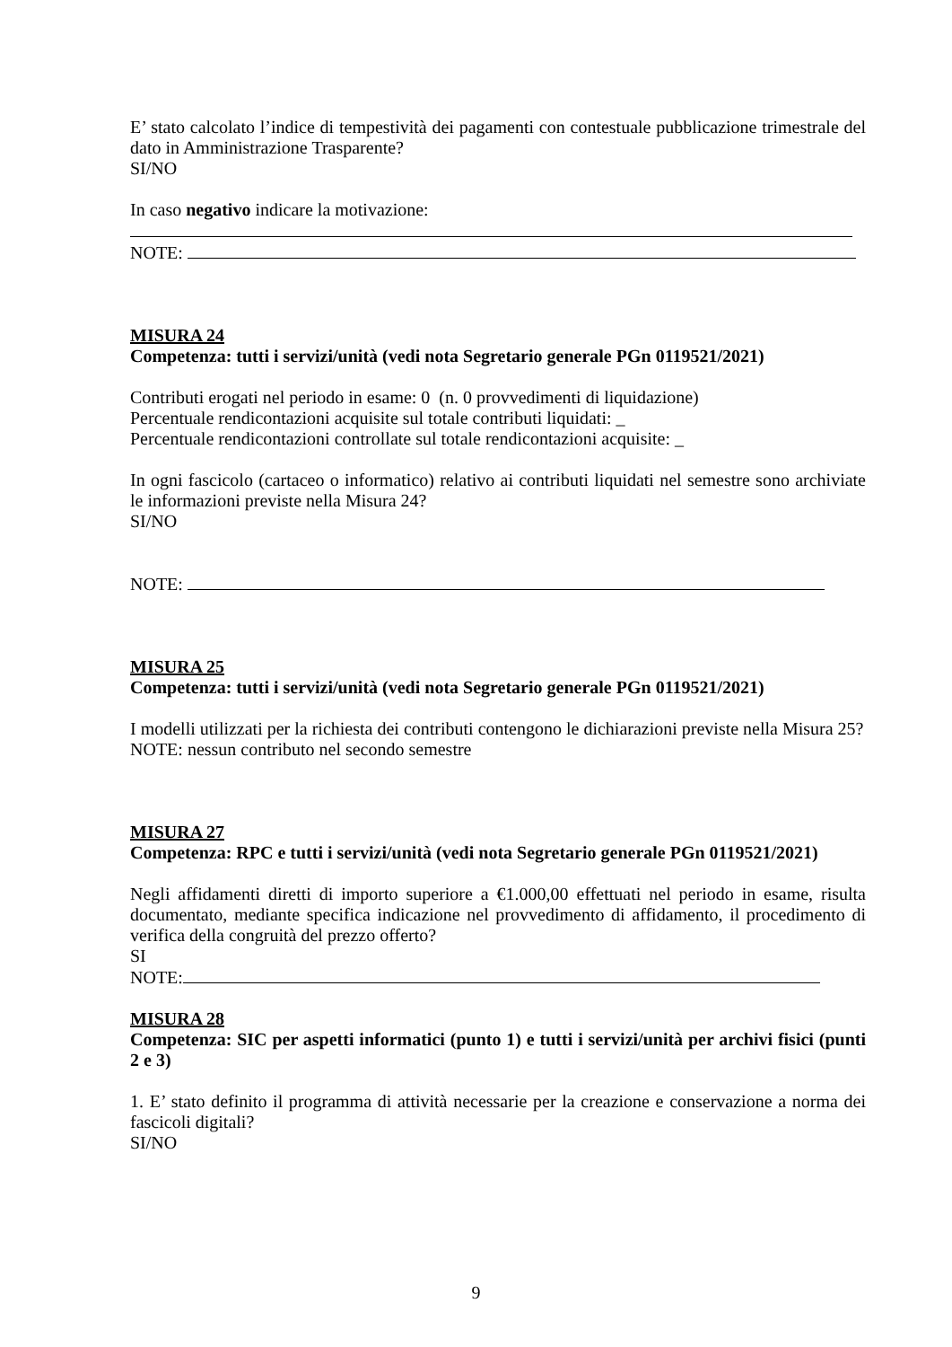E’ stato calcolato l’indice di tempestività dei pagamenti con contestuale pubblicazione trimestrale del dato in Amministrazione Trasparente?
SI/NO
In caso negativo indicare la motivazione:
NOTE:
MISURA 24
Competenza: tutti i servizi/unità (vedi nota Segretario generale PGn 0119521/2021)
Contributi erogati nel periodo in esame: 0 (n. 0 provvedimenti di liquidazione)
Percentuale rendicontazioni acquisite sul totale contributi liquidati: _
Percentuale rendicontazioni controllate sul totale rendicontazioni acquisite: _
In ogni fascicolo (cartaceo o informatico) relativo ai contributi liquidati nel semestre sono archiviate le informazioni previste nella Misura 24?
SI/NO
NOTE:
MISURA 25
Competenza: tutti i servizi/unità (vedi nota Segretario generale PGn 0119521/2021)
I modelli utilizzati per la richiesta dei contributi contengono le dichiarazioni previste nella Misura 25?
NOTE: nessun contributo nel secondo semestre
MISURA 27
Competenza: RPC e tutti i servizi/unità (vedi nota Segretario generale PGn 0119521/2021)
Negli affidamenti diretti di importo superiore a €1.000,00 effettuati nel periodo in esame, risulta documentato, mediante specifica indicazione nel provvedimento di affidamento, il procedimento di verifica della congruità del prezzo offerto?
SI
NOTE:
MISURA 28
Competenza: SIC per aspetti informatici (punto 1) e tutti i servizi/unità per archivi fisici (punti 2 e 3)
1. E’ stato definito il programma di attività necessarie per la creazione e conservazione a norma dei fascicoli digitali?
SI/NO
9